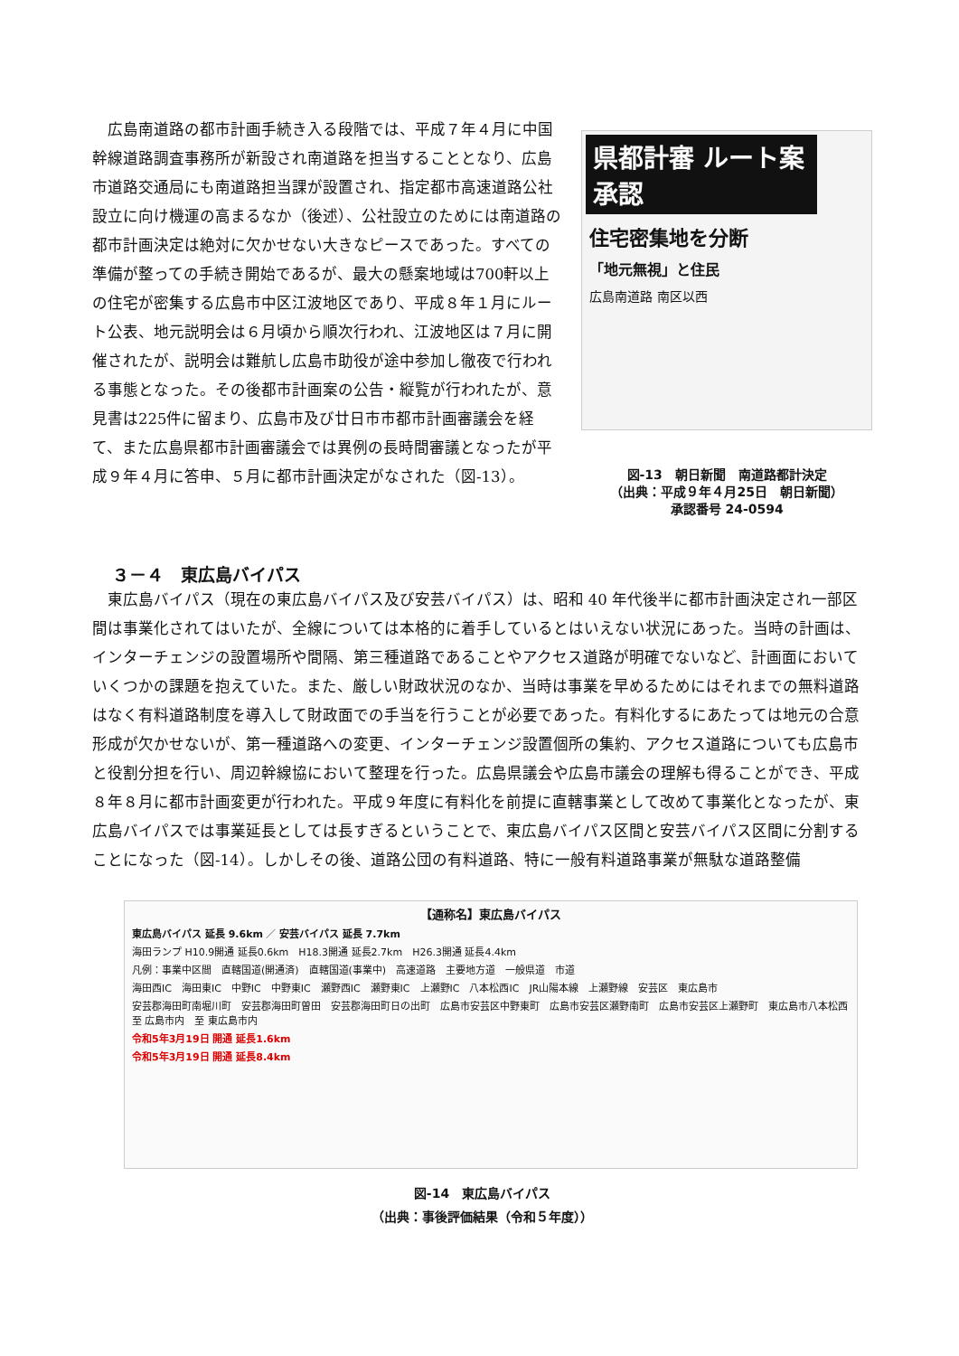広島南道路の都市計画手続き入る段階では、平成７年４月に中国幹線道路調査事務所が新設され南道路を担当することとなり、広島市道路交通局にも南道路担当課が設置され、指定都市高速道路公社設立に向け機運の高まるなか（後述）、公社設立のためには南道路の都市計画決定は絶対に欠かせない大きなピースであった。すべての準備が整っての手続き開始であるが、最大の懸案地域は700軒以上の住宅が密集する広島市中区江波地区であり、平成８年１月にルート公表、地元説明会は６月頃から順次行われ、江波地区は７月に開催されたが、説明会は難航し広島市助役が途中参加し徹夜で行われる事態となった。その後都市計画案の公告・縦覧が行われたが、意見書は225件に留まり、広島市及び廿日市市都市計画審議会を経て、また広島県都市計画審議会では異例の長時間審議となったが平成９年４月に答申、５月に都市計画決定がなされた（図-13）。
県都計審 ルート案承認
住宅密集地を分断
「地元無視」と住民
広島南道路 南区以西
図-13　朝日新聞　南道路都計決定
（出典：平成９年４月25日　朝日新聞）
承認番号 24-0594
３－４　東広島バイパス
東広島バイパス（現在の東広島バイパス及び安芸バイパス）は、昭和 40 年代後半に都市計画決定され一部区間は事業化されてはいたが、全線については本格的に着手しているとはいえない状況にあった。当時の計画は、インターチェンジの設置場所や間隔、第三種道路であることやアクセス道路が明確でないなど、計画面においていくつかの課題を抱えていた。また、厳しい財政状況のなか、当時は事業を早めるためにはそれまでの無料道路はなく有料道路制度を導入して財政面での手当を行うことが必要であった。有料化するにあたっては地元の合意形成が欠かせないが、第一種道路への変更、インターチェンジ設置個所の集約、アクセス道路についても広島市と役割分担を行い、周辺幹線協において整理を行った。広島県議会や広島市議会の理解も得ることができ、平成８年８月に都市計画変更が行われた。平成９年度に有料化を前提に直轄事業として改めて事業化となったが、東広島バイパスでは事業延長としては長すぎるということで、東広島バイパス区間と安芸バイパス区間に分割することになった（図-14）。しかしその後、道路公団の有料道路、特に一般有料道路事業が無駄な道路整備
【通称名】東広島バイパス
東広島バイパス 延長 9.6km ／ 安芸バイパス 延長 7.7km
海田ランプ H10.9開通 延長0.6km　H18.3開通 延長2.7km　H26.3開通 延長4.4km
凡例：事業中区間　直轄国道(開通済)　直轄国道(事業中)　高速道路　主要地方道　一般県道　市道
海田西IC　海田東IC　中野IC　中野東IC　瀬野西IC　瀬野東IC　上瀬野IC　八本松西IC　JR山陽本線　上瀬野線　安芸区　東広島市
安芸郡海田町南堀川町　安芸郡海田町曽田　安芸郡海田町日の出町　広島市安芸区中野東町　広島市安芸区瀬野南町　広島市安芸区上瀬野町　東広島市八本松西　至 広島市内　至 東広島市内
令和5年3月19日 開通 延長1.6km
令和5年3月19日 開通 延長8.4km
図-14　東広島バイパス
（出典：事後評価結果（令和５年度））